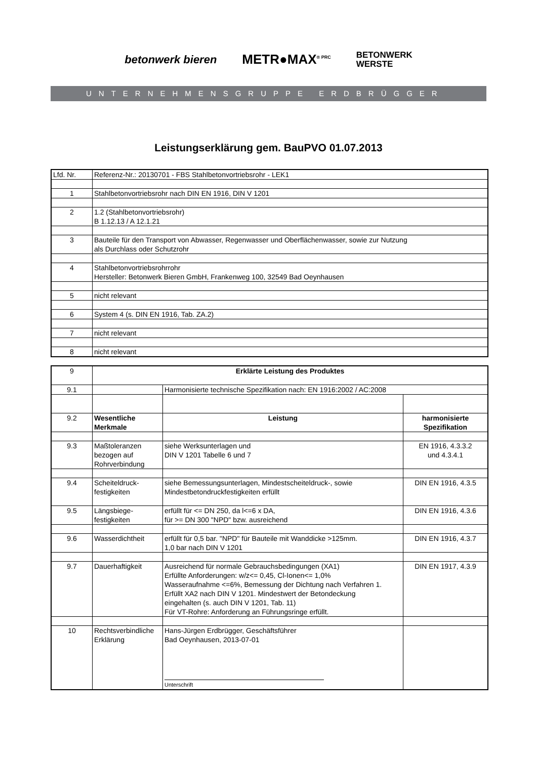betonwerk bieren METR●MAX<sup>® PRC</sup> BETONWERK
WERSTE
UNTERNEHMENSGRUPPE ERDBRÜGGER
Leistungserklärung gem. BauPVO 01.07.2013
| Lfd. Nr. | Referenz-Nr.: 20130701 - FBS Stahlbetonvortriebsrohr - LEK1 |
| 1 | Stahlbetonvortriebsrohr nach DIN EN 1916, DIN V 1201 |
| 2 | 1.2 (Stahlbetonvortriebsrohr) B 1.12.13 / A 12.1.21 |
| 3 | Bauteile für den Transport von Abwasser, Regenwasser und Oberflächenwasser, sowie zur Nutzung als Durchlass oder Schutzrohr |
| 4 | Stahlbetonvortriebsrohrrohr Hersteller: Betonwerk Bieren GmbH, Frankenweg 100, 32549 Bad Oeynhausen |
| 5 | nicht relevant |
| 6 | System 4 (s. DIN EN 1916, Tab. ZA.2) |
| 7 | nicht relevant |
| 8 | nicht relevant |
| 9 | Erklärte Leistung des Produktes | | |
| 9.1 | | Harmonisierte technische Spezifikation nach: EN 1916:2002 / AC:2008 | |
| 9.2 | Wesentliche Merkmale | Leistung | harmonisierte Spezifikation |
| 9.3 | Maßtoleranzen bezogen auf Rohrverbindung | siehe Werksunterlagen und DIN V 1201 Tabelle 6 und 7 | EN 1916, 4.3.3.2 und 4.3.4.1 |
| 9.4 | Scheiteldruck- festigkeiten | siehe Bemessungsunterlagen, Mindestscheiteldruck-, sowie Mindestbetondruckfestigkeiten erfüllt | DIN EN 1916, 4.3.5 |
| 9.5 | Längsbiege- festigkeiten | erfüllt für <= DN 250, da l<=6 x DA, für >= DN 300 "NPD" bzw. ausreichend | DIN EN 1916, 4.3.6 |
| 9.6 | Wasserdichtheit | erfüllt für 0,5 bar. "NPD" für Bauteile mit Wanddicke >125mm. 1,0 bar nach DIN V 1201 | DIN EN 1916, 4.3.7 |
| 9.7 | Dauerhaftigkeit | Ausreichend für normale Gebrauchsbedingungen (XA1) Erfüllte Anforderungen: w/z<= 0,45, Cl-Ionen<= 1,0% Wasseraufnahme <=6%, Bemessung der Dichtung nach Verfahren 1. Erfüllt XA2 nach DIN V 1201. Mindestwert der Betondeckung eingehalten (s. auch DIN V 1201, Tab. 11) Für VT-Rohre: Anforderung an Führungsringe erfüllt. | DIN EN 1917, 4.3.9 |
| 10 | Rechtsverbindliche Erklärung | Hans-Jürgen Erdbrügger, Geschäftsführer Bad Oeynhausen, 2013-07-01 Unterschrift | |